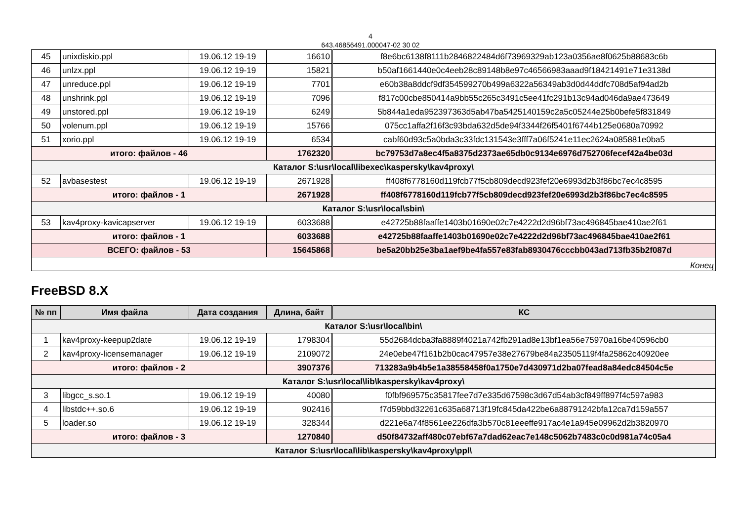4
643.46856491.000047-02 30 02
| 45 | unixdiskio.ppl | 19.06.12 19-19 | 16610 | f8e6bc6138f8111b2846822484d6f73969329ab123a0356ae8f0625b88683c6b |
| 46 | unlzx.ppl | 19.06.12 19-19 | 15821 | b50af1661440e0c4eeb28c89148b8e97c46566983aaad9f18421491e71e3138d |
| 47 | unreduce.ppl | 19.06.12 19-19 | 7701 | e60b38a8ddcf9df354599270b499a6322a56349ab3d0d44ddfc708d5af94ad2b |
| 48 | unshrink.ppl | 19.06.12 19-19 | 7096 | f817c00cbe850414a9bb55c265c3491c5ee41fc291b13c94ad046da9ae473649 |
| 49 | unstored.ppl | 19.06.12 19-19 | 6249 | 5b844a1eda952397363d5ab47ba5425140159c2a5c05244e25b0befe5f831849 |
| 50 | volenum.ppl | 19.06.12 19-19 | 15766 | 075cc1affa2f16f3c93bda632d5de94f3344f26f5401f6744b125e0680a70992 |
| 51 | xorio.ppl | 19.06.12 19-19 | 6534 | cabf60d93c5a0bda3c33fdc131543e3fff7a06f5241e11ec2624a085881e0ba5 |
| итого: файлов - 46 | | | 1762320 | bc79753d7a8ec4f5a8375d2373ae65db0c9134e6976d752706fecef42a4be03d |
| Каталог S:\usr\local\libexec\kaspersky\kav4proxy\ | | | | |
| 52 | avbasestest | 19.06.12 19-19 | 2671928 | ff408f6778160d119fcb77f5cb809decd923fef20e6993d2b3f86bc7ec4c8595 |
| итого: файлов - 1 | | | 2671928 | ff408f6778160d119fcb77f5cb809decd923fef20e6993d2b3f86bc7ec4c8595 |
| Каталог S:\usr\local\sbin\ | | | | |
| 53 | kav4proxy-kavicapserver | 19.06.12 19-19 | 6033688 | e42725b88faaffe1403b01690e02c7e4222d2d96bf73ac496845bae410ae2f61 |
| итого: файлов - 1 | | | 6033688 | e42725b88faaffe1403b01690e02c7e4222d2d96bf73ac496845bae410ae2f61 |
| ВСЕГО: файлов - 53 | | | 15645868 | be5a20bb25e3ba1aef9be4fa557e83fab8930476cccbb043ad713fb35b2f087d |
| Конец | | | | |
FreeBSD 8.X
| № пп | Имя файла | Дата создания | Длина, байт | КС |
| --- | --- | --- | --- | --- |
| Каталог S:\usr\local\bin\ | | | | |
| 1 | kav4proxy-keepup2date | 19.06.12 19-19 | 1798304 | 55d2684dcba3fa8889f4021a742fb291ad8e13bf1ea56e75970a16be40596cb0 |
| 2 | kav4proxy-licensemanager | 19.06.12 19-19 | 2109072 | 24e0ebe47f161b2b0cac47957e38e27679be84a23505119f4fa25862c40920ee |
| итого: файлов - 2 | | | 3907376 | 713283a9b4b5e1a38558458f0a1750e7d430971d2ba07fead8a84edc84504c5e |
| Каталог S:\usr\local\lib\kaspersky\kav4proxy\ | | | | |
| 3 | libgcc_s.so.1 | 19.06.12 19-19 | 40080 | f0fbf969575c35817fee7d7e335d67598c3d67d54ab3cf849ff897f4c597a983 |
| 4 | libstdc++.so.6 | 19.06.12 19-19 | 902416 | f7d59bbd32261c635a68713f19fc845da422be6a88791242bfa12ca7d159a557 |
| 5 | loader.so | 19.06.12 19-19 | 328344 | d221e6a74f8561ee226dfa3b570c81eeeffe917ac4e1a945e09962d2b3820970 |
| итого: файлов - 3 | | | 1270840 | d50f84732aff480c07ebf67a7dad62eac7e148c5062b7483c0c0d981a74c05a4 |
| Каталог S:\usr\local\lib\kaspersky\kav4proxy\ppl\ | | | | |